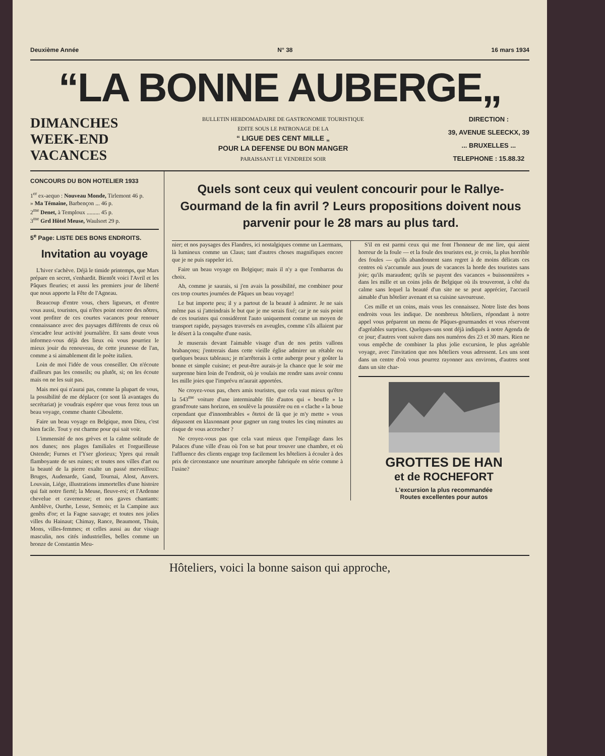Deuxième Année N° 38 16 mars 1934
“LA BONNE AUBERGE„
DIMANCHES
WEEK-END
VACANCES
BULLETIN HEBDOMADAIRE DE GASTRONOMIE TOURISTIQUE
EDITE SOUS LE PATRONAGE DE LA
“ LIGUE DES CENT MILLE „
POUR LA DEFENSE DU BON MANGER
PARAISSANT LE VENDREDI SOIR
DIRECTION :
39, AVENUE SLEECKX, 39
... BRUXELLES ...
TELEPHONE : 15.88.32
CONCOURS DU BON HOTELIER 1933
1<sup>er</sup> ex-aequo : Nouveau Monde, Tirlemont 46 p.
» Ma Témaine, Barbençon ... 46 p.
2<sup>me</sup> Denet, à Temploux ......... 45 p.
3<sup>me</sup> Grd Hôtel Meuse, Waulsort 29 p.
5<sup>e</sup> Page: LISTE DES BONS ENDROITS.
Invitation au voyage
L'hiver s'achève. Déjà le timide printemps, que Mars prépare en secret, s'enhardit. Bientôt voici l'Avril et les Pâques fleuries; et aussi les premiers jour de liberté que nous apporte la Fête de l'Agneau.
Beaucoup d'entre vous, chers ligueurs, et d'entre vous aussi, touristes, qui n'êtes point encore des nôtres, vont profiter de ces courtes vacances pour renouer connaissance avec des paysages différents de ceux où s'encadre leur activité journalière. Et sans doute vous informez-vous déjà des lieux où vous pourriez le mieux jouir du renouveau, de cette jeunesse de l'an, comme a si aimablement dit le poète italien.
Loin de moi l'idée de vous conseiller. On n'écoute d'ailleurs pas les conseils; ou plutôt, si; on les écoute mais on ne les suit pas.
Mais moi qui n'aurai pas, comme la plupart de vous, la possibilité de me déplacer (ce sont là avantages du secrétariat) je voudrais espérer que vous ferez tous un beau voyage, comme chante Ciboulette.
Faire un beau voyage en Belgique, mon Dieu, c'est bien facile. Tout y est charme pour qui sait voir.
L'immensité de nos grèves et la calme solitude de nos dunes; nos plages familiales et l'orgueilleuse Ostende; Furnes et l'Yser glorieux; Ypres qui renaît flamboyante de ses ruines; et toutes nos villes d'art ou la beauté de la pierre exalte un passé merveilleux: Bruges, Audenarde, Gand, Tournai, Alost, Anvers. Louvain, Liége, illustrations immortelles d'une histoire qui fait notre fierté; la Meuse, fleuve-roi; et l'Ardenne chevelue et caverneuse; et nos gaves chantants: Amblève, Ourthe, Lesse, Semois; et la Campine aux genêts d'or; et la Fagne sauvage; et toutes nos jolies villes du Hainaut; Chimay, Rance, Beaumont, Thuin, Mons, villes-femmes; et celles aussi au dur visage masculin, nos cités industrielles, belles comme un bronze de Constantin Meu-
Quels sont ceux qui veulent concourir pour le Rallye-Gourmand de la fin avril ? Leurs propositions doivent nous parvenir pour le 28 mars au plus tard.
nier; et nos paysages des Flandres, ici nostalgiques comme un Laermans, là lumineux comme un Claus; tant d'autres choses magnifiques encore que je ne puis rappeler ici.
Faire un beau voyage en Belgique; mais il n'y a que l'embarras du choix.
Ah, comme je saurais, si j'en avais la possibilité, me combiner pour ces trop courtes journées de Pâques un beau voyage!
Le but importe peu; il y a partout de la beauté à admirer. Je ne sais même pas si j'atteindrais le but que je me serais fixé; car je ne suis point de ces touristes qui considèrent l'auto uniquement comme un moyen de transport rapide, paysages traversés en aveugles, comme s'ils allaient par le désert à la conquête d'une oasis.
Je muserais devant l'aimable visage d'un de nos petits vallons brabançons; j'entrerais dans cette vieille église admirer un rétable ou quelques beaux tableaux; je m'arrêterais à cette auberge pour y goûter la bonne et simple cuisine; et peut-être aurais-je la chance que le soir me surprenne bien loin de l'endroit, où je voulais me rendre sans avoir connu les mille joies que l'imprévu m'aurait apportées.
Ne croyez-vous pas, chers amis touristes, que cela vaut mieux qu'être la 543<sup>me</sup> voiture d'une interminable file d'autos qui « bouffe » la grand'route sans horizon, en soulève la poussière ou en « clache » la boue cependant que d'innombrables « ôtetoi de là que je m'y mette » vous dépassent en klaxonnant pour gagner un rang toutes les cinq minutes au risque de vous accrocher ?
Ne croyez-vous pas que cela vaut mieux que l'empilage dans les Palaces d'une ville d'eau où l'on se bat pour trouver une chambre, et où l'affluence des clients engage trop facilement les hôteliers à écouler à des prix de circonstance une nourriture amorphe fabriquée en série comme à l'usine?
S'il en est parmi ceux qui me font l'honneur de me lire, qui aient horreur de la foule — et la foule des touristes est, je crois, la plus horrible des foules — qu'ils abandonnent sans regret à de moins délicats ces centres où s'accumule aux jours de vacances la horde des touristes sans joie; qu'ils maraudent; qu'ils se payent des vacances « buissonnières » dans les mille et un coins jolis de Belgique où ils trouveront, à côté du calme sans lequel la beauté d'un site ne se peut apprécier, l'accueil aimable d'un hôtelier avenant et sa cuisine savoureuse.
Ces mille et un coins, mais vous les connaissez. Notre liste des bons endroits vous les indique. De nombreux hôteliers, répondant à notre appel vous préparent un menu de Pâques-gourmandes et vous réservent d'agréables surprises. Quelques-uns sont déjà indiqués à notre Agenda de ce jour; d'autres vont suivre dans nos numéros des 23 et 30 mars. Rien ne vous empêche de combiner la plus jolie excursion, le plus agréable voyage, avec l'invitation que nos hôteliers vous adressent. Les uns sont dans un centre d'où vous pourrez rayonner aux environs, d'autres sont dans un site char-
GROTTES DE HAN
et de ROCHEFORT
L'excursion la plus recommandée
Routes excellentes pour autos
Hôteliers, voici la bonne saison qui approche,